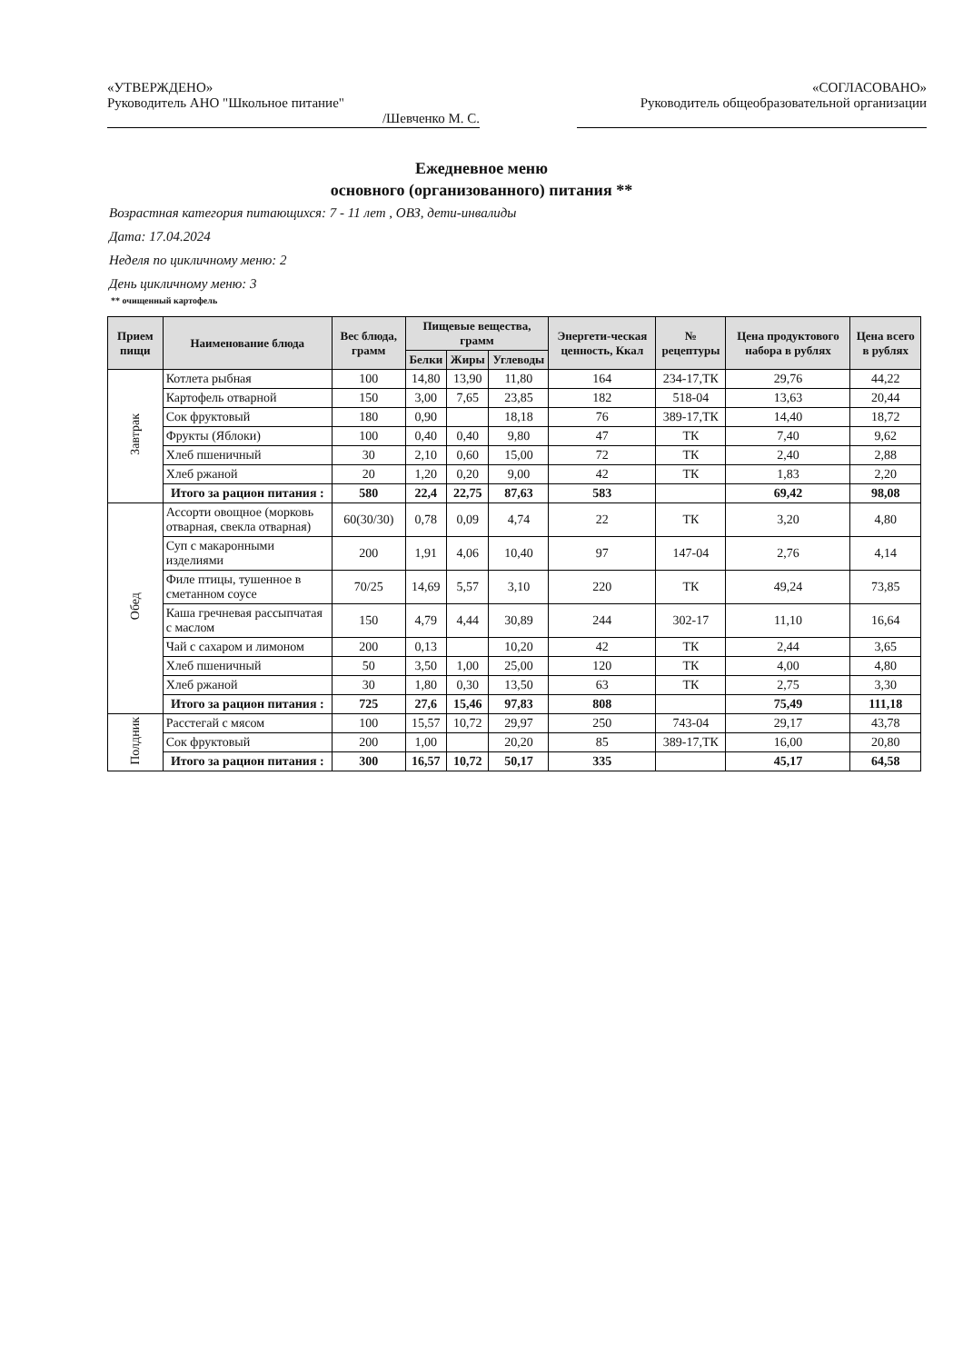«УТВЕРЖДЕНО»
Руководитель АНО "Школьное питание"
/Шевченко М. С.
«СОГЛАСОВАНО»
Руководитель общеобразовательной организации
Ежедневное меню
основного (организованного) питания **
Возрастная категория питающихся: 7 - 11 лет , ОВЗ, дети-инвалиды
Дата: 17.04.2024
Неделя по цикличному меню: 2
День цикличному меню: 3
** очищенный картофель
| Прием пищи | Наименование блюда | Вес блюда, грамм | Пищевые вещества, грамм | | | Энергети-ческая ценность, Ккал | № рецептуры | Цена продуктового набора в рублях | Цена всего в рублях |
| --- | --- | --- | --- | --- | --- | --- | --- | --- | --- |
| | | | Белки | Жиры | Углеводы | | | | |
| Завтрак | Котлета рыбная | 100 | 14,80 | 13,90 | 11,80 | 164 | 234-17,ТК | 29,76 | 44,22 |
| | Картофель отварной | 150 | 3,00 | 7,65 | 23,85 | 182 | 518-04 | 13,63 | 20,44 |
| | Сок фруктовый | 180 | 0,90 | | 18,18 | 76 | 389-17,ТК | 14,40 | 18,72 |
| | Фрукты (Яблоки) | 100 | 0,40 | 0,40 | 9,80 | 47 | ТК | 7,40 | 9,62 |
| | Хлеб пшеничный | 30 | 2,10 | 0,60 | 15,00 | 72 | ТК | 2,40 | 2,88 |
| | Хлеб ржаной | 20 | 1,20 | 0,20 | 9,00 | 42 | ТК | 1,83 | 2,20 |
| | Итого за рацион питания : | 580 | 22,4 | 22,75 | 87,63 | 583 | | 69,42 | 98,08 |
| Обед | Ассорти овощное (морковь отварная, свекла отварная) | 60(30/30) | 0,78 | 0,09 | 4,74 | 22 | ТК | 3,20 | 4,80 |
| | Суп с макаронными изделиями | 200 | 1,91 | 4,06 | 10,40 | 97 | 147-04 | 2,76 | 4,14 |
| | Филе птицы, тушенное в сметанном соусе | 70/25 | 14,69 | 5,57 | 3,10 | 220 | ТК | 49,24 | 73,85 |
| | Каша гречневая рассыпчатая с маслом | 150 | 4,79 | 4,44 | 30,89 | 244 | 302-17 | 11,10 | 16,64 |
| | Чай с сахаром и лимоном | 200 | 0,13 | | 10,20 | 42 | ТК | 2,44 | 3,65 |
| | Хлеб пшеничный | 50 | 3,50 | 1,00 | 25,00 | 120 | ТК | 4,00 | 4,80 |
| | Хлеб ржаной | 30 | 1,80 | 0,30 | 13,50 | 63 | ТК | 2,75 | 3,30 |
| | Итого за рацион питания : | 725 | 27,6 | 15,46 | 97,83 | 808 | | 75,49 | 111,18 |
| Полдник | Расстегай с мясом | 100 | 15,57 | 10,72 | 29,97 | 250 | 743-04 | 29,17 | 43,78 |
| | Сок фруктовый | 200 | 1,00 | | 20,20 | 85 | 389-17,ТК | 16,00 | 20,80 |
| | Итого за рацион питания : | 300 | 16,57 | 10,72 | 50,17 | 335 | | 45,17 | 64,58 |